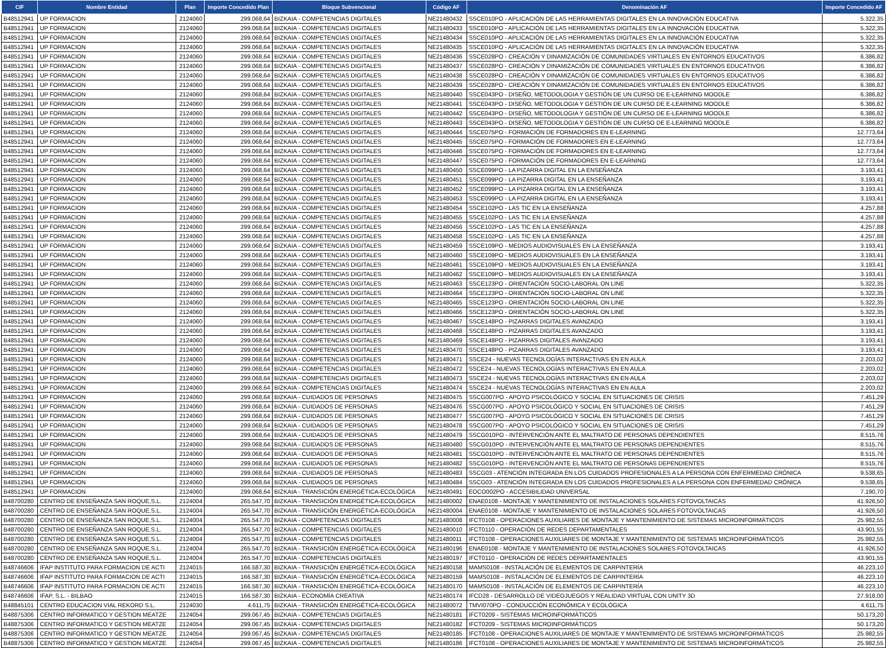| CIF | Nombre Entidad | Plan | Importe Concedido Plan | Bloque Subvencional | Código AF | Denominación AF | Importe Concedido AF |
| --- | --- | --- | --- | --- | --- | --- | --- |
| B48512941 | UP FORMACION | 2124060 | 299.068,64 | BIZKAIA - COMPETENCIAS DIGITALES | NE21480432 | SSCE010PO - APLICACIÓN DE LAS HERRAMIENTAS DIGITALES EN LA INNOVACIÓN EDUCATIVA | 5.322,35 |
| B48512941 | UP FORMACION | 2124060 | 299.068,64 | BIZKAIA - COMPETENCIAS DIGITALES | NE21480433 | SSCE010PO - APLICACIÓN DE LAS HERRAMIENTAS DIGITALES EN LA INNOVACIÓN EDUCATIVA | 5.322,35 |
| B48512941 | UP FORMACION | 2124060 | 299.068,64 | BIZKAIA - COMPETENCIAS DIGITALES | NE21480434 | SSCE010PO - APLICACIÓN DE LAS HERRAMIENTAS DIGITALES EN LA INNOVACIÓN EDUCATIVA | 5.322,35 |
| B48512941 | UP FORMACION | 2124060 | 299.068,64 | BIZKAIA - COMPETENCIAS DIGITALES | NE21480435 | SSCE010PO - APLICACIÓN DE LAS HERRAMIENTAS DIGITALES EN LA INNOVACIÓN EDUCATIVA | 5.322,35 |
| B48512941 | UP FORMACION | 2124060 | 299.068,64 | BIZKAIA - COMPETENCIAS DIGITALES | NE21480436 | SSCE028PO - CREACIÓN Y DINAMIZACIÓN DE COMUNIDADES VIRTUALES EN ENTORNOS EDUCATIVOS | 6.386,82 |
| B48512941 | UP FORMACION | 2124060 | 299.068,64 | BIZKAIA - COMPETENCIAS DIGITALES | NE21480437 | SSCE028PO - CREACIÓN Y DINAMIZACIÓN DE COMUNIDADES VIRTUALES EN ENTORNOS EDUCATIVOS | 6.386,82 |
| B48512941 | UP FORMACION | 2124060 | 299.068,64 | BIZKAIA - COMPETENCIAS DIGITALES | NE21480438 | SSCE028PO - CREACIÓN Y DINAMIZACIÓN DE COMUNIDADES VIRTUALES EN ENTORNOS EDUCATIVOS | 6.386,82 |
| B48512941 | UP FORMACION | 2124060 | 299.068,64 | BIZKAIA - COMPETENCIAS DIGITALES | NE21480439 | SSCE028PO - CREACIÓN Y DINAMIZACIÓN DE COMUNIDADES VIRTUALES EN ENTORNOS EDUCATIVOS | 6.386,82 |
| B48512941 | UP FORMACION | 2124060 | 299.068,64 | BIZKAIA - COMPETENCIAS DIGITALES | NE21480440 | SSCE043PO - DISEÑO, METODOLOGIA Y GESTIÓN DE UN CURSO DE E-LEARNING MOODLE | 6.386,82 |
| B48512941 | UP FORMACION | 2124060 | 299.068,64 | BIZKAIA - COMPETENCIAS DIGITALES | NE21480441 | SSCE043PO - DISEÑO, METODOLOGIA Y GESTIÓN DE UN CURSO DE E-LEARNING MOODLE | 6.386,82 |
| B48512941 | UP FORMACION | 2124060 | 299.068,64 | BIZKAIA - COMPETENCIAS DIGITALES | NE21480442 | SSCE043PO - DISEÑO, METODOLOGIA Y GESTIÓN DE UN CURSO DE E-LEARNING MOODLE | 6.386,82 |
| B48512941 | UP FORMACION | 2124060 | 299.068,64 | BIZKAIA - COMPETENCIAS DIGITALES | NE21480443 | SSCE043PO - DISEÑO, METODOLOGIA Y GESTIÓN DE UN CURSO DE E-LEARNING MOODLE | 6.386,82 |
| B48512941 | UP FORMACION | 2124060 | 299.068,64 | BIZKAIA - COMPETENCIAS DIGITALES | NE21480444 | SSCE075PO - FORMACIÓN DE FORMADORES EN E-LEARNING | 12.773,64 |
| B48512941 | UP FORMACION | 2124060 | 299.068,64 | BIZKAIA - COMPETENCIAS DIGITALES | NE21480445 | SSCE075PO - FORMACIÓN DE FORMADORES EN E-LEARNING | 12.773,64 |
| B48512941 | UP FORMACION | 2124060 | 299.068,64 | BIZKAIA - COMPETENCIAS DIGITALES | NE21480446 | SSCE075PO - FORMACIÓN DE FORMADORES EN E-LEARNING | 12.773,64 |
| B48512941 | UP FORMACION | 2124060 | 299.068,64 | BIZKAIA - COMPETENCIAS DIGITALES | NE21480447 | SSCE075PO - FORMACIÓN DE FORMADORES EN E-LEARNING | 12.773,64 |
| B48512941 | UP FORMACION | 2124060 | 299.068,64 | BIZKAIA - COMPETENCIAS DIGITALES | NE21480450 | SSCE099PO - LA PIZARRA DIGITAL EN LA ENSEÑANZA | 3.193,41 |
| B48512941 | UP FORMACION | 2124060 | 299.068,64 | BIZKAIA - COMPETENCIAS DIGITALES | NE21480451 | SSCE099PO - LA PIZARRA DIGITAL EN LA ENSEÑANZA | 3.193,41 |
| B48512941 | UP FORMACION | 2124060 | 299.068,64 | BIZKAIA - COMPETENCIAS DIGITALES | NE21480452 | SSCE099PO - LA PIZARRA DIGITAL EN LA ENSEÑANZA | 3.193,41 |
| B48512941 | UP FORMACION | 2124060 | 299.068,64 | BIZKAIA - COMPETENCIAS DIGITALES | NE21480453 | SSCE099PO - LA PIZARRA DIGITAL EN LA ENSEÑANZA | 3.193,41 |
| B48512941 | UP FORMACION | 2124060 | 299.068,64 | BIZKAIA - COMPETENCIAS DIGITALES | NE21480454 | SSCE102PO - LAS TIC EN LA ENSEÑANZA | 4.257,88 |
| B48512941 | UP FORMACION | 2124060 | 299.068,64 | BIZKAIA - COMPETENCIAS DIGITALES | NE21480455 | SSCE102PO - LAS TIC EN LA ENSEÑANZA | 4.257,88 |
| B48512941 | UP FORMACION | 2124060 | 299.068,64 | BIZKAIA - COMPETENCIAS DIGITALES | NE21480456 | SSCE102PO - LAS TIC EN LA ENSEÑANZA | 4.257,88 |
| B48512941 | UP FORMACION | 2124060 | 299.068,64 | BIZKAIA - COMPETENCIAS DIGITALES | NE21480458 | SSCE102PO - LAS TIC EN LA ENSEÑANZA | 4.257,88 |
| B48512941 | UP FORMACION | 2124060 | 299.068,64 | BIZKAIA - COMPETENCIAS DIGITALES | NE21480459 | SSCE109PO - MEDIOS AUDIOVISUALES EN LA ENSEÑANZA | 3.193,41 |
| B48512941 | UP FORMACION | 2124060 | 299.068,64 | BIZKAIA - COMPETENCIAS DIGITALES | NE21480460 | SSCE109PO - MEDIOS AUDIOVISUALES EN LA ENSEÑANZA | 3.193,41 |
| B48512941 | UP FORMACION | 2124060 | 299.068,64 | BIZKAIA - COMPETENCIAS DIGITALES | NE21480461 | SSCE109PO - MEDIOS AUDIOVISUALES EN LA ENSEÑANZA | 3.193,41 |
| B48512941 | UP FORMACION | 2124060 | 299.068,64 | BIZKAIA - COMPETENCIAS DIGITALES | NE21480462 | SSCE109PO - MEDIOS AUDIOVISUALES EN LA ENSEÑANZA | 3.193,41 |
| B48512941 | UP FORMACION | 2124060 | 299.068,64 | BIZKAIA - COMPETENCIAS DIGITALES | NE21480463 | SSCE123PO - ORIENTACIÓN SOCIO-LABORAL ON LINE | 5.322,35 |
| B48512941 | UP FORMACION | 2124060 | 299.068,64 | BIZKAIA - COMPETENCIAS DIGITALES | NE21480464 | SSCE123PO - ORIENTACIÓN SOCIO-LABORAL ON LINE | 5.322,35 |
| B48512941 | UP FORMACION | 2124060 | 299.068,64 | BIZKAIA - COMPETENCIAS DIGITALES | NE21480465 | SSCE123PO - ORIENTACIÓN SOCIO-LABORAL ON LINE | 5.322,35 |
| B48512941 | UP FORMACION | 2124060 | 299.068,64 | BIZKAIA - COMPETENCIAS DIGITALES | NE21480466 | SSCE123PO - ORIENTACIÓN SOCIO-LABORAL ON LINE | 5.322,35 |
| B48512941 | UP FORMACION | 2124060 | 299.068,64 | BIZKAIA - COMPETENCIAS DIGITALES | NE21480467 | SSCE148PO - PIZARRAS DIGITALES AVANZADO | 3.193,41 |
| B48512941 | UP FORMACION | 2124060 | 299.068,64 | BIZKAIA - COMPETENCIAS DIGITALES | NE21480468 | SSCE148PO - PIZARRAS DIGITALES AVANZADO | 3.193,41 |
| B48512941 | UP FORMACION | 2124060 | 299.068,64 | BIZKAIA - COMPETENCIAS DIGITALES | NE21480469 | SSCE148PO - PIZARRAS DIGITALES AVANZADO | 3.193,41 |
| B48512941 | UP FORMACION | 2124060 | 299.068,64 | BIZKAIA - COMPETENCIAS DIGITALES | NE21480470 | SSCE148PO - PIZARRAS DIGITALES AVANZADO | 3.193,41 |
| B48512941 | UP FORMACION | 2124060 | 299.068,64 | BIZKAIA - COMPETENCIAS DIGITALES | NE21480471 | SSCE24 - NUEVAS TECNOLOGÍAS INTERACTIVAS EN EN AULA | 2.203,02 |
| B48512941 | UP FORMACION | 2124060 | 299.068,64 | BIZKAIA - COMPETENCIAS DIGITALES | NE21480472 | SSCE24 - NUEVAS TECNOLOGÍAS INTERACTIVAS EN EN AULA | 2.203,02 |
| B48512941 | UP FORMACION | 2124060 | 299.068,64 | BIZKAIA - COMPETENCIAS DIGITALES | NE21480473 | SSCE24 - NUEVAS TECNOLOGÍAS INTERACTIVAS EN EN AULA | 2.203,02 |
| B48512941 | UP FORMACION | 2124060 | 299.068,64 | BIZKAIA - COMPETENCIAS DIGITALES | NE21480474 | SSCE24 - NUEVAS TECNOLOGÍAS INTERACTIVAS EN EN AULA | 2.203,02 |
| B48512941 | UP FORMACION | 2124060 | 299.068,64 | BIZKAIA - CUIDADOS DE PERSONAS | NE21480475 | SSCG007PO - APOYO PSICOLÓGICO Y SOCIAL EN SITUACIONES DE CRISIS | 7.451,29 |
| B48512941 | UP FORMACION | 2124060 | 299.068,64 | BIZKAIA - CUIDADOS DE PERSONAS | NE21480476 | SSCG007PO - APOYO PSICOLÓGICO Y SOCIAL EN SITUACIONES DE CRISIS | 7.451,29 |
| B48512941 | UP FORMACION | 2124060 | 299.068,64 | BIZKAIA - CUIDADOS DE PERSONAS | NE21480477 | SSCG007PO - APOYO PSICOLÓGICO Y SOCIAL EN SITUACIONES DE CRISIS | 7.451,29 |
| B48512941 | UP FORMACION | 2124060 | 299.068,64 | BIZKAIA - CUIDADOS DE PERSONAS | NE21480478 | SSCG007PO - APOYO PSICOLÓGICO Y SOCIAL EN SITUACIONES DE CRISIS | 7.451,29 |
| B48512941 | UP FORMACION | 2124060 | 299.068,64 | BIZKAIA - CUIDADOS DE PERSONAS | NE21480479 | SSCG010PO - INTERVENCIÓN ANTE EL MALTRATO DE PERSONAS DEPENDIENTES | 8.515,76 |
| B48512941 | UP FORMACION | 2124060 | 299.068,64 | BIZKAIA - CUIDADOS DE PERSONAS | NE21480480 | SSCG010PO - INTERVENCIÓN ANTE EL MALTRATO DE PERSONAS DEPENDIENTES | 8.515,76 |
| B48512941 | UP FORMACION | 2124060 | 299.068,64 | BIZKAIA - CUIDADOS DE PERSONAS | NE21480481 | SSCG010PO - INTERVENCIÓN ANTE EL MALTRATO DE PERSONAS DEPENDIENTES | 8.515,76 |
| B48512941 | UP FORMACION | 2124060 | 299.068,64 | BIZKAIA - CUIDADOS DE PERSONAS | NE21480482 | SSCG010PO - INTERVENCIÓN ANTE EL MALTRATO DE PERSONAS DEPENDIENTES | 8.515,76 |
| B48512941 | UP FORMACION | 2124060 | 299.068,64 | BIZKAIA - CUIDADOS DE PERSONAS | NE21480483 | SSCG03 - ATENCIÓN INTEGRADA EN LOS CUIDADOS PROFESIONALES A LA PERSONA CON ENFERMEDAD CRÓNICA | 9.538,65 |
| B48512941 | UP FORMACION | 2124060 | 299.068,64 | BIZKAIA - CUIDADOS DE PERSONAS | NE21480484 | SSCG03 - ATENCIÓN INTEGRADA EN LOS CUIDADOS PROFESIONALES A LA PERSONA CON ENFERMEDAD CRÓNICA | 9.538,65 |
| B48512941 | UP FORMACION | 2124060 | 299.068,64 | BIZKAIA - TRANSICIÓN ENERGÉTICA-ECOLÓGICA | NE21480491 | EOCO002PO - ACCESIBILIDAD UNIVERSAL | 7.190,70 |
| B48700280 | CENTRO DE ENSEÑANZA SAN ROQUE,S.L. | 2124004 | 265.547,70 | BIZKAIA - TRANSICIÓN ENERGÉTICA-ECOLÓGICA | NE21480002 | ENAE0108 - MONTAJE Y MANTENIMIENTO DE INSTALACIONES SOLARES FOTOVOLTAICAS | 41.926,50 |
| B48700280 | CENTRO DE ENSEÑANZA SAN ROQUE,S.L. | 2124004 | 265.547,70 | BIZKAIA - TRANSICIÓN ENERGÉTICA-ECOLÓGICA | NE21480004 | ENAE0108 - MONTAJE Y MANTENIMIENTO DE INSTALACIONES SOLARES FOTOVOLTAICAS | 41.926,50 |
| B48700280 | CENTRO DE ENSEÑANZA SAN ROQUE,S.L. | 2124004 | 265.547,70 | BIZKAIA - COMPETENCIAS DIGITALES | NE21480008 | IFCT0108 - OPERACIONES AUXILIARES DE MONTAJE Y MANTENIMIENTO DE SISTEMAS MICROINFORMÁTICOS | 25.982,55 |
| B48700280 | CENTRO DE ENSEÑANZA SAN ROQUE,S.L. | 2124004 | 265.547,70 | BIZKAIA - COMPETENCIAS DIGITALES | NE21480010 | IFCT0110 - OPERACIÓN DE REDES DEPARTAMENTALES | 43.901,55 |
| B48700280 | CENTRO DE ENSEÑANZA SAN ROQUE,S.L. | 2124004 | 265.547,70 | BIZKAIA - COMPETENCIAS DIGITALES | NE21480011 | IFCT0108 - OPERACIONES AUXILIARES DE MONTAJE Y MANTENIMIENTO DE SISTEMAS MICROINFORMÁTICOS | 25.982,55 |
| B48700280 | CENTRO DE ENSEÑANZA SAN ROQUE,S.L. | 2124004 | 265.547,70 | BIZKAIA - TRANSICIÓN ENERGÉTICA-ECOLÓGICA | NE21480196 | ENAE0108 - MONTAJE Y MANTENIMIENTO DE INSTALACIONES SOLARES FOTOVOLTAICAS | 41.926,50 |
| B48700280 | CENTRO DE ENSEÑANZA SAN ROQUE,S.L. | 2124004 | 265.547,70 | BIZKAIA - COMPETENCIAS DIGITALES | NE21480197 | IFCT0110 - OPERACIÓN DE REDES DEPARTAMENTALES | 43.901,55 |
| B48746606 | IFAP INSTITUTO PARA FORMACION DE ACTI | 2124015 | 166.587,30 | BIZKAIA - TRANSICIÓN ENERGÉTICA-ECOLÓGICA | NE21480158 | MAMS0108 - INSTALACIÓN DE ELEMENTOS DE CARPINTERÍA | 46.223,10 |
| B48746606 | IFAP INSTITUTO PARA FORMACION DE ACTI | 2124015 | 166.587,30 | BIZKAIA - TRANSICIÓN ENERGÉTICA-ECOLÓGICA | NE21480159 | MAMS0108 - INSTALACIÓN DE ELEMENTOS DE CARPINTERÍA | 46.223,10 |
| B48746606 | IFAP INSTITUTO PARA FORMACION DE ACTI | 2124015 | 166.587,30 | BIZKAIA - TRANSICIÓN ENERGÉTICA-ECOLÓGICA | NE21480170 | MAMS0108 - INSTALACIÓN DE ELEMENTOS DE CARPINTERÍA | 46.223,10 |
| B48746606 | IFAP, S.L. - BILBAO | 2124015 | 166.587,30 | BIZKAIA - ECONOMÍA CREATIVA | NE21480174 | IFCD28 - DESARROLLO DE VIDEOJUEGOS Y REALIDAD VIRTUAL CON UNITY 3D | 27.918,00 |
| B48845101 | CENTRO EDUCACION VIAL REKORD S.L. | 2124030 | 4.611,75 | BIZKAIA - TRANSICIÓN ENERGÉTICA-ECOLÓGICA | NE21480072 | TMVI070PO - CONDUCCIÓN ECONÓMICA Y ECOLÓGICA | 4.611,75 |
| B48875306 | CENTRO INFORMATICO Y GESTION MEATZE | 2124054 | 299.067,45 | BIZKAIA - COMPETENCIAS DIGITALES | NE21480181 | IFCT0209 - SISTEMAS MICROINFORMÁTICOS | 50.173,20 |
| B48875306 | CENTRO INFORMATICO Y GESTION MEATZE | 2124054 | 299.067,45 | BIZKAIA - COMPETENCIAS DIGITALES | NE21480182 | IFCT0209 - SISTEMAS MICROINFORMÁTICOS | 50.173,20 |
| B48875306 | CENTRO INFORMATICO Y GESTION MEATZE | 2124054 | 299.067,45 | BIZKAIA - COMPETENCIAS DIGITALES | NE21480185 | IFCT0108 - OPERACIONES AUXILIARES DE MONTAJE Y MANTENIMIENTO DE SISTEMAS MICROINFORMÁTICOS | 25.982,55 |
| B48875306 | CENTRO INFORMATICO Y GESTION MEATZE | 2124054 | 299.067,45 | BIZKAIA - COMPETENCIAS DIGITALES | NE21480186 | IFCT0108 - OPERACIONES AUXILIARES DE MONTAJE Y MANTENIMIENTO DE SISTEMAS MICROINFORMÁTICOS | 25.982,55 |